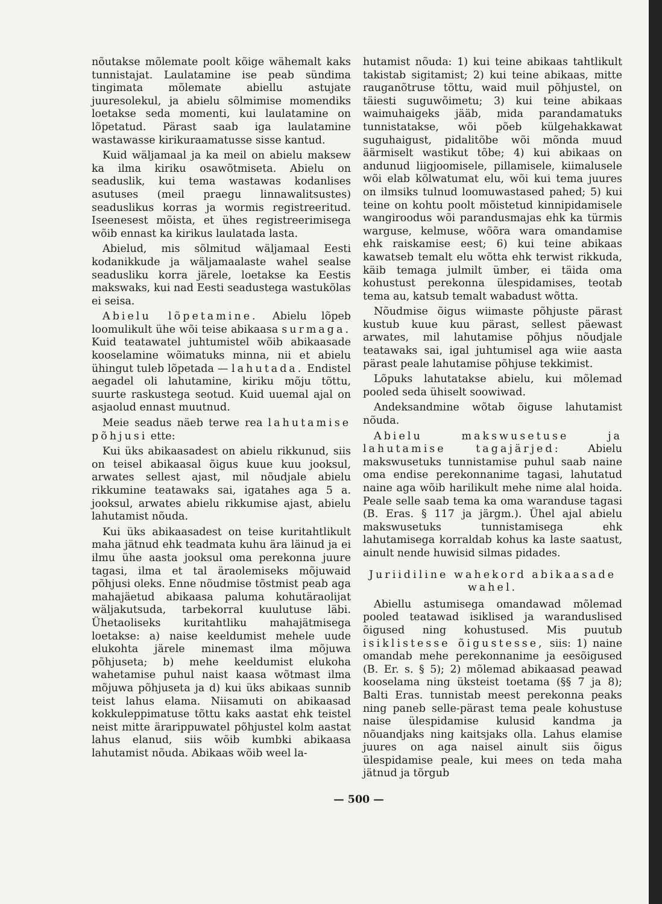nõutakse mõlemate poolt kõige wähemalt kaks tunnistajat. Laulatamine ise peab sündima tingimata mõlemate abiellu astujate juuresolekul, ja abielu sõlmimise momendiks loetakse seda momenti, kui laulatamine on lõpetatud. Pärast saab iga laulatamine wastawasse kirikuraamatusse sisse kantud.
Kuid wäljamaal ja ka meil on abielu maksew ka ilma kiriku osawõtmiseta. Abielu on seaduslik, kui tema wastawas kodanlises asutuses (meil praegu linnawalitsustes) seaduslikus korras ja wormis registreeritud. Iseenesest mõista, et ühes registreerimisega wõib ennast ka kirikus laulatada lasta.
Abielud, mis sõlmitud wäljamaal Eesti kodanikkude ja wäljamaalaste wahel sealse seadusliku korra järele, loetakse ka Eestis makswaks, kui nad Eesti seadustega wastukõlas ei seisa.
Abielu lõpetamine. Abielu lõpeb loomulikult ühe wõi teise abikaasa surmaga. Kuid teatawatel juhtumistel wõib abikaasade kooselamine wõimatuks minna, nii et abielu ühingut tuleb lõpetada — lahutada. Endistel aegadel oli lahutamine, kiriku mõju tõttu, suurte raskustega seotud. Kuid uuemal ajal on asjaolud ennast muutnud.
Meie seadus näeb terwe rea lahutamise põhjusi ette:
Kui üks abikaasadest on abielu rikkunud, siis on teisel abikaasal õigus kuue kuu jooksul, arwates sellest ajast, mil nõudjale abielu rikkumine teatawaks sai, igatahes aga 5 a. jooksul, arwates abielu rikkumise ajast, abielu lahutamist nõuda.
Kui üks abikaasadest on teise kuritahtlikult maha jätnud ehk teadmata kuhu ära läinud ja ei ilmu ühe aasta jooksul oma perekonna juure tagasi, ilma et tal äraolemiseks mõjuwaid põhjusi oleks. Enne nõudmise tõstmist peab aga mahajäetud abikaasa paluma kohutäraolijat wäljakutsuda, tarbekorral kuulutuse läbi. Ühetaoliseks kuritahtliku mahajätmisega loetakse: a) naise keeldumist mehele uude elukohta järele minemast ilma mõjuwa põhjuseta; b) mehe keeldumist elukoha wahetamise puhul naist kaasa wõtmast ilma mõjuwa põhjuseta ja d) kui üks abikaas sunnib teist lahus elama. Niisamuti on abikaasad kokkuleppimatuse tõttu kaks aastat ehk teistel neist mitte ärarippuwatel põhjustel kolm aastat lahus elanud, siis wõib kumbki abikaasa lahutamist nõuda. Abikaas wõib weel la-
hutamist nõuda: 1) kui teine abikaas tahtlikult takistab sigitamist; 2) kui teine abikaas, mitte rauganõtruse tõttu, waid muil põhjustel, on täiesti suguwõimetu; 3) kui teine abikaas waimuhaigeks jääb, mida parandamatuks tunnistatakse, wõi põeb külgehakkawat suguhaigust, pidalitõbe wõi mõnda muud äärmiselt wastikut tõbe; 4) kui abikaas on andunud liigjoomisele, pillamisele, kiimalusele wõi elab kõlwatumat elu, wõi kui tema juures on ilmsiks tulnud loomuwastased pahed; 5) kui teine on kohtu poolt mõistetud kinnipidamisele wangiroodus wõi parandusmajas ehk ka türmis warguse, kelmuse, wõõra wara omandamise ehk raiskamise eest; 6) kui teine abikaas kawatseb temalt elu wõtta ehk terwist rikkuda, käib temaga julmilt ümber, ei täida oma kohustust perekonna ülespidamises, teotab tema au, katsub temalt wabadust wõtta.
Nõudmise õigus wiimaste põhjuste pärast kustub kuue kuu pärast, sellest päewast arwates, mil lahutamise põhjus nõudjale teatawaks sai, igal juhtumisel aga wiie aasta pärast peale lahutamise põhjuse tekkimist.
Lõpuks lahutatakse abielu, kui mõlemad pooled seda ühiselt soowiwad.
Andeksandmine wõtab õiguse lahutamist nõuda.
Abielu makswusetuse ja lahutamise tagajärjed: Abielu makswusetuks tunnistamise puhul saab naine oma endise perekonnanime tagasi, lahutatud naine aga wõib harilikult mehe nime alal hoida. Peale selle saab tema ka oma waranduse tagasi (B. Eras. § 117 ja järgm.). Ühel ajal abielu makswusetuks tunnistamisega ehk lahutamisega korraldab kohus ka laste saatust, ainult nende huwisid silmas pidades.
Juriidiline wahekord abikaasade wahel.
Abiellu astumisega omandawad mõlemad pooled teatawad isiklised ja waranduslised õigused ning kohustused. Mis puutub isiklistesse õigustesse, siis: 1) naine omandab mehe perekonnanime ja eesõigused (B. Er. s. § 5); 2) mõlemad abikaasad peawad kooselama ning üksteist toetama (§§ 7 ja 8); Balti Eras. tunnistab meest perekonna peaks ning paneb selle-pärast tema peale kohustuse naise ülespidamise kulusid kandma ja nõuandjaks ning kaitsjaks olla. Lahus elamise juures on aga naisel ainult siis õigus ülespidamise peale, kui mees on teda maha jätnud ja tõrgub
— 500 —